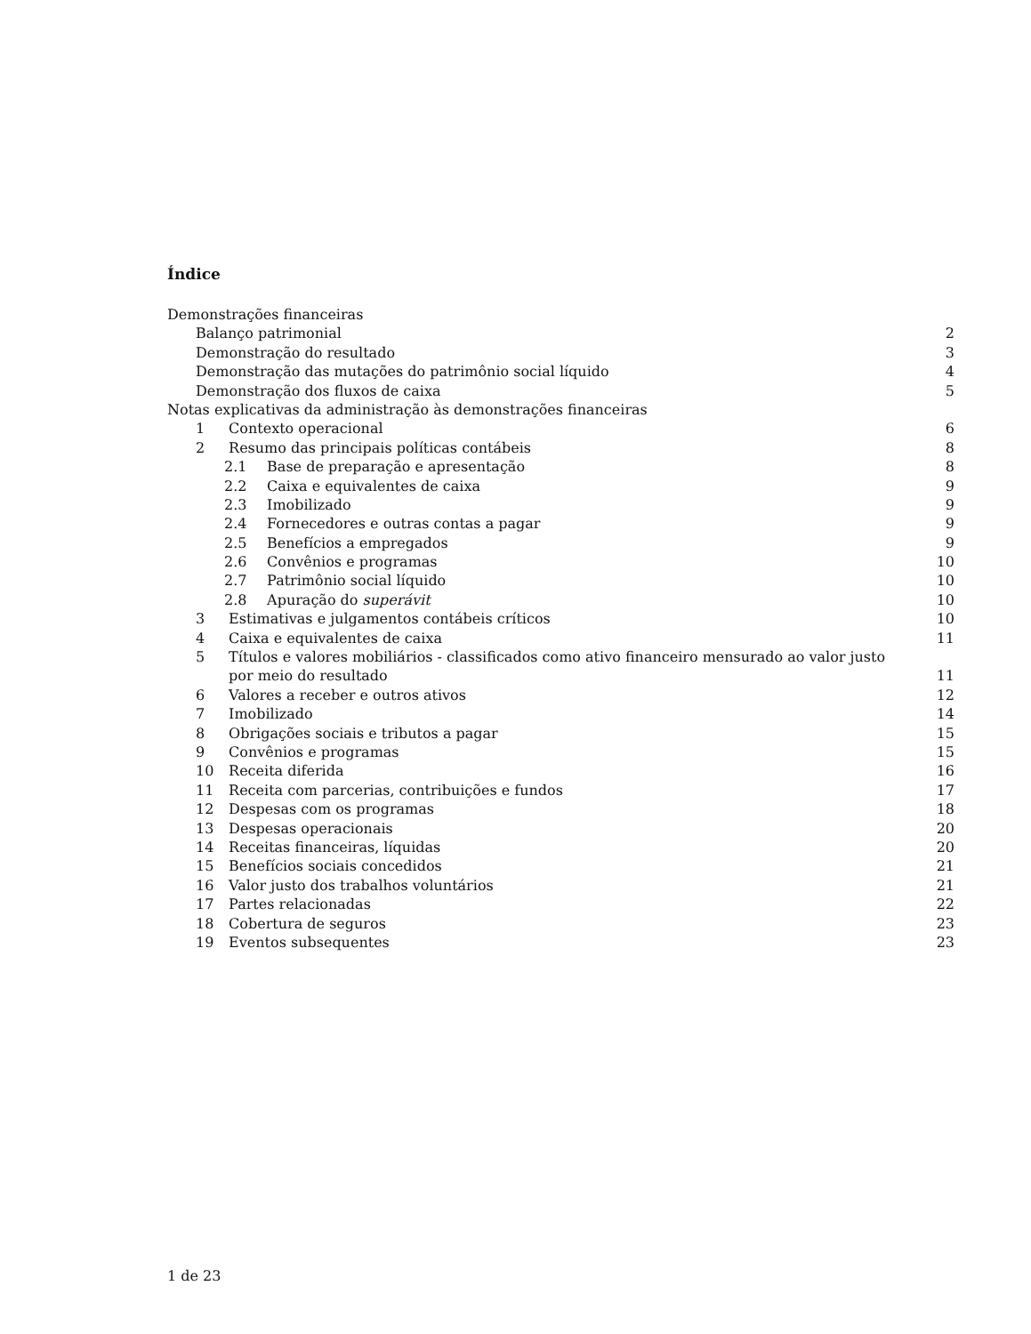Índice
Demonstrações financeiras
Balanço patrimonial 2
Demonstração do resultado 3
Demonstração das mutações do patrimônio social líquido 4
Demonstração dos fluxos de caixa 5
Notas explicativas da administração às demonstrações financeiras
1 Contexto operacional 6
2 Resumo das principais políticas contábeis 8
2.1 Base de preparação e apresentação 8
2.2 Caixa e equivalentes de caixa 9
2.3 Imobilizado 9
2.4 Fornecedores e outras contas a pagar 9
2.5 Benefícios a empregados 9
2.6 Convênios e programas 10
2.7 Patrimônio social líquido 10
2.8 Apuração do superávit 10
3 Estimativas e julgamentos contábeis críticos 10
4 Caixa e equivalentes de caixa 11
5 Títulos e valores mobiliários - classificados como ativo financeiro mensurado ao valor justo
por meio do resultado 11
6 Valores a receber e outros ativos 12
7 Imobilizado 14
8 Obrigações sociais e tributos a pagar 15
9 Convênios e programas 15
10 Receita diferida 16
11 Receita com parcerias, contribuições e fundos 17
12 Despesas com os programas 18
13 Despesas operacionais 20
14 Receitas financeiras, líquidas 20
15 Benefícios sociais concedidos 21
16 Valor justo dos trabalhos voluntários 21
17 Partes relacionadas 22
18 Cobertura de seguros 23
19 Eventos subsequentes 23
1 de 23